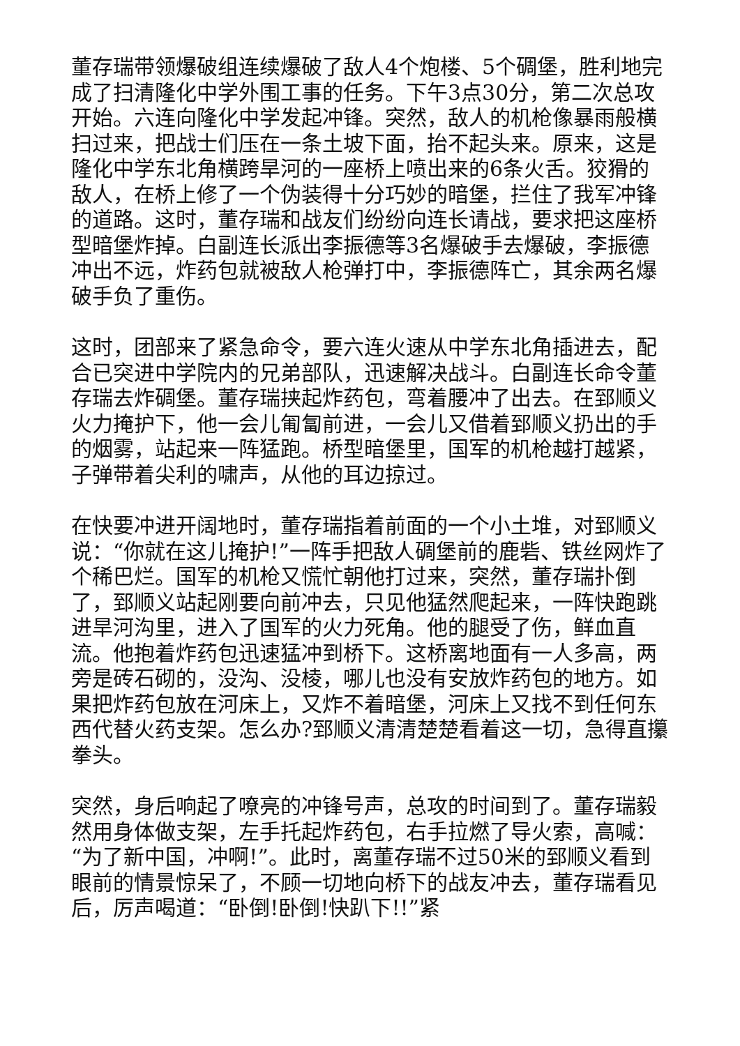董存瑞带领爆破组连续爆破了敌人4个炮楼、5个碉堡，胜利地完成了扫清隆化中学外围工事的任务。下午3点30分，第二次总攻开始。六连向隆化中学发起冲锋。突然，敌人的机枪像暴雨般横扫过来，把战士们压在一条土坡下面，抬不起头来。原来，这是隆化中学东北角横跨旱河的一座桥上喷出来的6条火舌。狡猾的敌人，在桥上修了一个伪装得十分巧妙的暗堡，拦住了我军冲锋的道路。这时，董存瑞和战友们纷纷向连长请战，要求把这座桥型暗堡炸掉。白副连长派出李振德等3名爆破手去爆破，李振德冲出不远，炸药包就被敌人枪弹打中，李振德阵亡，其余两名爆破手负了重伤。
这时，团部来了紧急命令，要六连火速从中学东北角插进去，配合已突进中学院内的兄弟部队，迅速解决战斗。白副连长命令董存瑞去炸碉堡。董存瑞挟起炸药包，弯着腰冲了出去。在郅顺义火力掩护下，他一会儿匍匐前进，一会儿又借着郅顺义扔出的手的烟雾，站起来一阵猛跑。桥型暗堡里，国军的机枪越打越紧，子弹带着尖利的啸声，从他的耳边掠过。
在快要冲进开阔地时，董存瑞指着前面的一个小土堆，对郅顺义说：“你就在这儿掩护!”一阵手把敌人碉堡前的鹿砦、铁丝网炸了个稀巴烂。国军的机枪又慌忙朝他打过来，突然，董存瑞扑倒了，郅顺义站起刚要向前冲去，只见他猛然爬起来，一阵快跑跳进旱河沟里，进入了国军的火力死角。他的腿受了伤，鲜血直流。他抱着炸药包迅速猛冲到桥下。这桥离地面有一人多高，两旁是砖石砌的，没沟、没棱，哪儿也没有安放炸药包的地方。如果把炸药包放在河床上，又炸不着暗堡，河床上又找不到任何东西代替火药支架。怎么办?郅顺义清清楚楚看着这一切，急得直攥拳头。
突然，身后响起了嘹亮的冲锋号声，总攻的时间到了。董存瑞毅然用身体做支架，左手托起炸药包，右手拉燃了导火索，高喊：“为了新中国，冲啊!”。此时，离董存瑞不过50米的郅顺义看到眼前的情景惊呆了，不顾一切地向桥下的战友冲去，董存瑞看见后，厉声喝道：“卧倒!卧倒!快趴下!!”紧